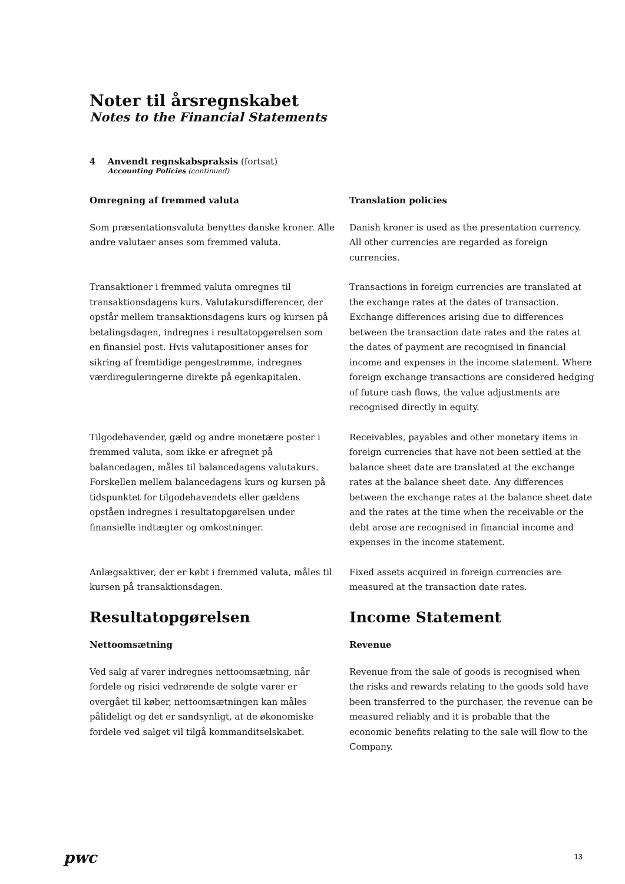Noter til årsregnskabet
Notes to the Financial Statements
4 Anvendt regnskabspraksis (fortsat)
Accounting Policies (continued)
Omregning af fremmed valuta Translation policies
Som præsentationsvaluta benyttes danske kroner. Alle andre valutaer anses som fremmed valuta.
Danish kroner is used as the presentation currency. All other currencies are regarded as foreign currencies.
Transaktioner i fremmed valuta omregnes til transaktionsdagens kurs. Valutakursdifferencer, der opstår mellem transaktionsdagens kurs og kursen på betalingsdagen, indregnes i resultatopgørelsen som en finansiel post. Hvis valutapositioner anses for sikring af fremtidige pengestrømme, indregnes værdireguleringerne direkte på egenkapitalen.
Transactions in foreign currencies are translated at the exchange rates at the dates of transaction. Exchange differences arising due to differences between the transaction date rates and the rates at the dates of payment are recognised in financial income and expenses in the income statement. Where foreign exchange transactions are considered hedging of future cash flows, the value adjustments are recognised directly in equity.
Tilgodehavender, gæld og andre monetære poster i fremmed valuta, som ikke er afregnet på balancedagen, måles til balancedagens valutakurs. Forskellen mellem balancedagens kurs og kursen på tidspunktet for tilgodehavendets eller gældens opståen indregnes i resultatopgørelsen under finansielle indtægter og omkostninger.
Receivables, payables and other monetary items in foreign currencies that have not been settled at the balance sheet date are translated at the exchange rates at the balance sheet date. Any differences between the exchange rates at the balance sheet date and the rates at the time when the receivable or the debt arose are recognised in financial income and expenses in the income statement.
Anlægsaktiver, der er købt i fremmed valuta, måles til kursen på transaktionsdagen.
Fixed assets acquired in foreign currencies are measured at the transaction date rates.
Resultatopgørelsen
Nettoomsætning
Income Statement
Revenue
Ved salg af varer indregnes nettoomsætning, når fordele og risici vedrørende de solgte varer er overgået til køber, nettoomsætningen kan måles pålideligt og det er sandsynligt, at de økonomiske fordele ved salget vil tilgå kommanditselskabet.
Revenue from the sale of goods is recognised when the risks and rewards relating to the goods sold have been transferred to the purchaser, the revenue can be measured reliably and it is probable that the economic benefits relating to the sale will flow to the Company.
pwc 13